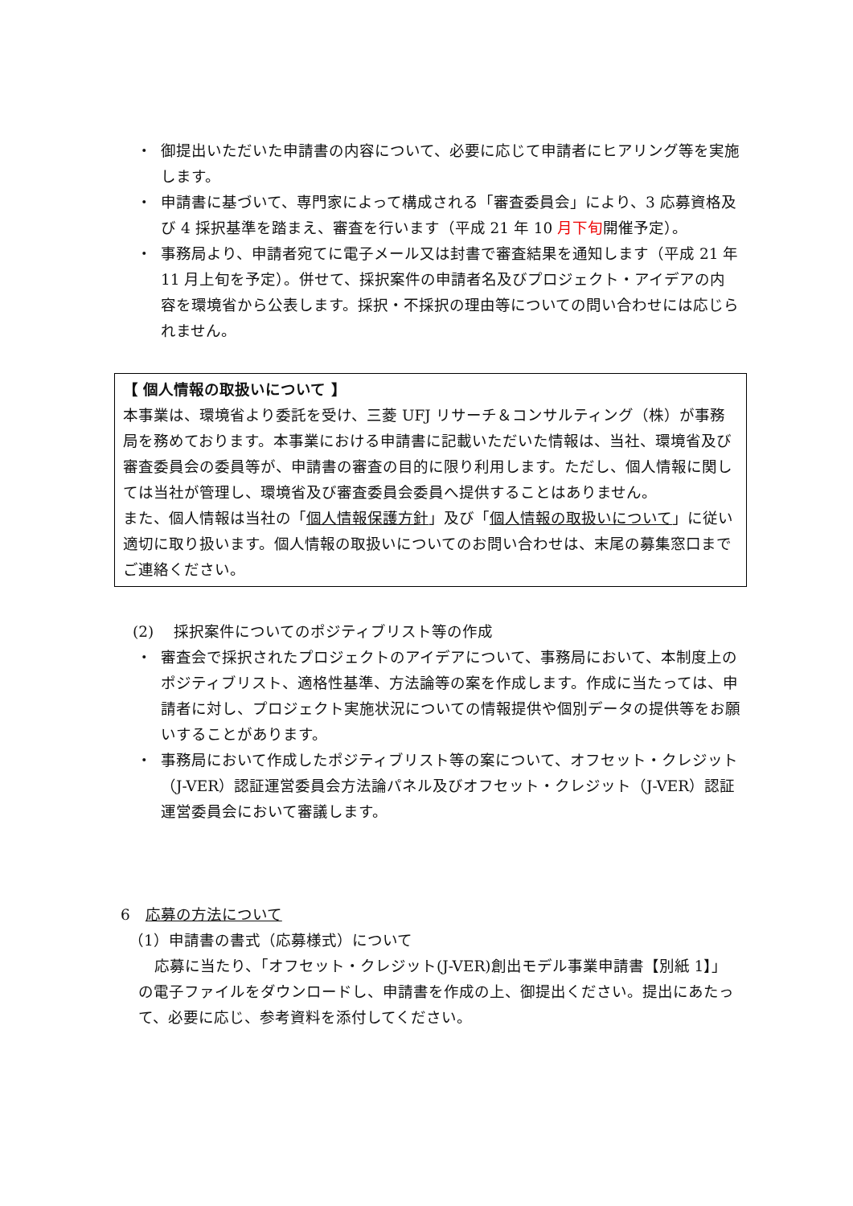・ 御提出いただいた申請書の内容について、必要に応じて申請者にヒアリング等を実施します。
・ 申請書に基づいて、専門家によって構成される「審査委員会」により、3 応募資格及び 4 採択基準を踏まえ、審査を行います（平成 21 年 10 月下旬開催予定）。
・ 事務局より、申請者宛てに電子メール又は封書で審査結果を通知します（平成 21 年 11 月上旬を予定）。併せて、採択案件の申請者名及びプロジェクト・アイデアの内容を環境省から公表します。採択・不採択の理由等についての問い合わせには応じられません。
【 個人情報の取扱いについて 】
本事業は、環境省より委託を受け、三菱 UFJ リサーチ＆コンサルティング（株）が事務局を務めております。本事業における申請書に記載いただいた情報は、当社、環境省及び審査委員会の委員等が、申請書の審査の目的に限り利用します。ただし、個人情報に関しては当社が管理し、環境省及び審査委員会委員へ提供することはありません。
また、個人情報は当社の「個人情報保護方針」及び「個人情報の取扱いについて」に従い適切に取り扱います。個人情報の取扱いについてのお問い合わせは、末尾の募集窓口までご連絡ください。
(2)　 採択案件についてのポジティブリスト等の作成
・ 審査会で採択されたプロジェクトのアイデアについて、事務局において、本制度上のポジティブリスト、適格性基準、方法論等の案を作成します。作成に当たっては、申請者に対し、プロジェクト実施状況についての情報提供や個別データの提供等をお願いすることがあります。
・ 事務局において作成したポジティブリスト等の案について、オフセット・クレジット（J-VER）認証運営委員会方法論パネル及びオフセット・クレジット（J-VER）認証運営委員会において審議します。
6　応募の方法について
（1）申請書の書式（応募様式）について
応募に当たり、「オフセット・クレジット(J-VER)創出モデル事業申請書【別紙 1】」の電子ファイルをダウンロードし、申請書を作成の上、御提出ください。提出にあたって、必要に応じ、参考資料を添付してください。